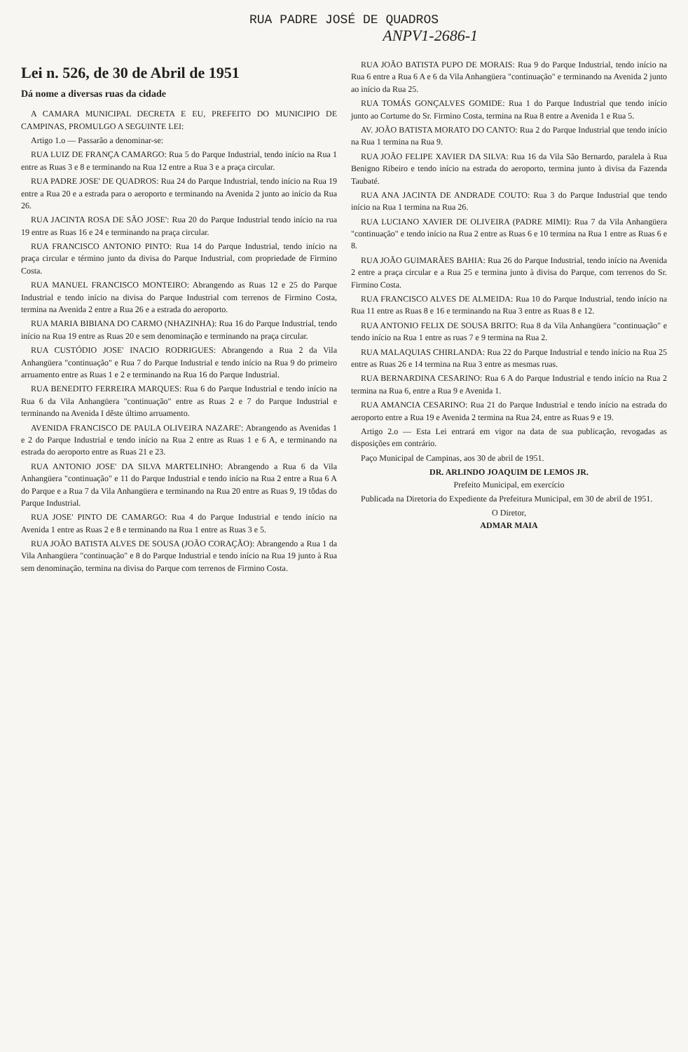RUA PADRE JOSÉ DE QUADROS
ANPV1-2686-1
Lei n. 526, de 30 de Abril de 1951
Dá nome a diversas ruas da cidade
A CAMARA MUNICIPAL DECRETA E EU, PREFEITO DO MUNICIPIO DE CAMPINAS, PROMULGO A SEGUINTE LEI:
Artigo 1.o — Passarão a denominar-se:
RUA LUIZ DE FRANÇA CAMARGO: Rua 5 do Parque Industrial, tendo início na Rua 1 entre as Ruas 3 e 8 e terminando na Rua 12 entre a Rua 3 e a praça circular.
RUA PADRE JOSE' DE QUADROS: Rua 24 do Parque Industrial, tendo início na Rua 19 entre a Rua 20 e a estrada para o aeroporto e terminando na Avenida 2 junto ao início da Rua 26.
RUA JACINTA ROSA DE SÃO JOSE': Rua 20 do Parque Industrial tendo início na rua 19 entre as Ruas 16 e 24 e terminando na praça circular.
RUA FRANCISCO ANTONIO PINTO: Rua 14 do Parque Industrial, tendo início na praça circular e término junto da divisa do Parque Industrial, com propriedade de Firmino Costa.
RUA MANUEL FRANCISCO MONTEIRO: Abrangendo as Ruas 12 e 25 do Parque Industrial e tendo início na divisa do Parque Industrial com terrenos de Firmino Costa, termina na Avenida 2 entre a Rua 26 e a estrada do aeroporto.
RUA MARIA BIBIANA DO CARMO (NHAZINHA): Rua 16 do Parque Industrial, tendo início na Rua 19 entre as Ruas 20 e sem denominação e terminando na praça circular.
RUA CUSTÓDIO JOSE' INACIO RODRIGUES: Abrangendo a Rua 2 da Vila Anhangüera "continuação" e Rua 7 do Parque Industrial e tendo início na Rua 9 do primeiro arruamento entre as Ruas 1 e 2 e terminando na Rua 16 do Parque Industrial.
RUA BENEDITO FERREIRA MARQUES: Rua 6 do Parque Industrial e tendo início na Rua 6 da Vila Anhangüera "continuação" entre as Ruas 2 e 7 do Parque Industrial e terminando na Avenida I dêste último arruamento.
AVENIDA FRANCISCO DE PAULA OLIVEIRA NAZARE': Abrangendo as Avenidas 1 e 2 do Parque Industrial e tendo início na Rua 2 entre as Ruas 1 e 6 A, e terminando na estrada do aeroporto entre as Ruas 21 e 23.
RUA ANTONIO JOSE' DA SILVA MARTELINHO: Abrangendo a Rua 6 da Vila Anhangüera "continuação" e 11 do Parque Industrial e tendo início na Rua 2 entre a Rua 6 A do Parque e a Rua 7 da Vila Anhangüera e terminando na Rua 20 entre as Ruas 9, 19 tôdas do Parque Industrial.
RUA JOSE' PINTO DE CAMARGO: Rua 4 do Parque Industrial e tendo início na Avenida 1 entre as Ruas 2 e 8 e terminando na Rua 1 entre as Ruas 3 e 5.
RUA JOÃO BATISTA ALVES DE SOUSA (JOÃO CORAÇÃO): Abrangendo a Rua 1 da Vila Anhangüera "continuação" e 8 do Parque Industrial e tendo início na Rua 19 junto à Rua sem denominação, termina na divisa do Parque com terrenos de Firmino Costa.
RUA JOÃO BATISTA PUPO DE MORAIS: Rua 9 do Parque Industrial, tendo início na Rua 6 entre a Rua 6 A e 6 da Vila Anhangüera "continuação" e terminando na Avenida 2 junto ao início da Rua 25.
RUA TOMÁS GONÇALVES GOMIDE: Rua 1 do Parque Industrial que tendo início junto ao Cortume do Sr. Firmino Costa, termina na Rua 8 entre a Avenida 1 e Rua 5.
AV. JOÃO BATISTA MORATO DO CANTO: Rua 2 do Parque Industrial que tendo início na Rua 1 termina na Rua 9.
RUA JOÃO FELIPE XAVIER DA SILVA: Rua 16 da Vila São Bernardo, paralela à Rua Benigno Ribeiro e tendo início na estrada do aeroporto, termina junto à divisa da Fazenda Taubaté.
RUA ANA JACINTA DE ANDRADE COUTO: Rua 3 do Parque Industrial que tendo início na Rua 1 termina na Rua 26.
RUA LUCIANO XAVIER DE OLIVEIRA (PADRE MIMI): Rua 7 da Vila Anhangüera "continuação" e tendo início na Rua 2 entre as Ruas 6 e 10 termina na Rua 1 entre as Ruas 6 e 8.
RUA JOÃO GUIMARÃES BAHIA: Rua 26 do Parque Industrial, tendo início na Avenida 2 entre a praça circular e a Rua 25 e termina junto à divisa do Parque, com terrenos do Sr. Firmino Costa.
RUA FRANCISCO ALVES DE ALMEIDA: Rua 10 do Parque Industrial, tendo início na Rua 11 entre as Ruas 8 e 16 e terminando na Rua 3 entre as Ruas 8 e 12.
RUA ANTONIO FELIX DE SOUSA BRITO: Rua 8 da Vila Anhangüera "continuação" e tendo início na Rua 1 entre as ruas 7 e 9 termina na Rua 2.
RUA MALAQUIAS CHIRLANDA: Rua 22 do Parque Industrial e tendo início na Rua 25 entre as Ruas 26 e 14 termina na Rua 3 entre as mesmas ruas.
RUA BERNARDINA CESARINO: Rua 6 A do Parque Industrial e tendo início na Rua 2 termina na Rua 6, entre a Rua 9 e Avenida 1.
RUA AMANCIA CESARINO: Rua 21 do Parque Industrial e tendo início na estrada do aeroporto entre a Rua 19 e Avenida 2 termina na Rua 24, entre as Ruas 9 e 19.
Artigo 2.o — Esta Lei entrará em vigor na data de sua publicação, revogadas as disposições em contrário.
Paço Municipal de Campinas, aos 30 de abril de 1951.
DR. ARLINDO JOAQUIM DE LEMOS JR.
Prefeito Municipal, em exercício
Publicada na Diretoria do Expediente da Prefeitura Municipal, em 30 de abril de 1951.
O Diretor,
ADMAR MAIA